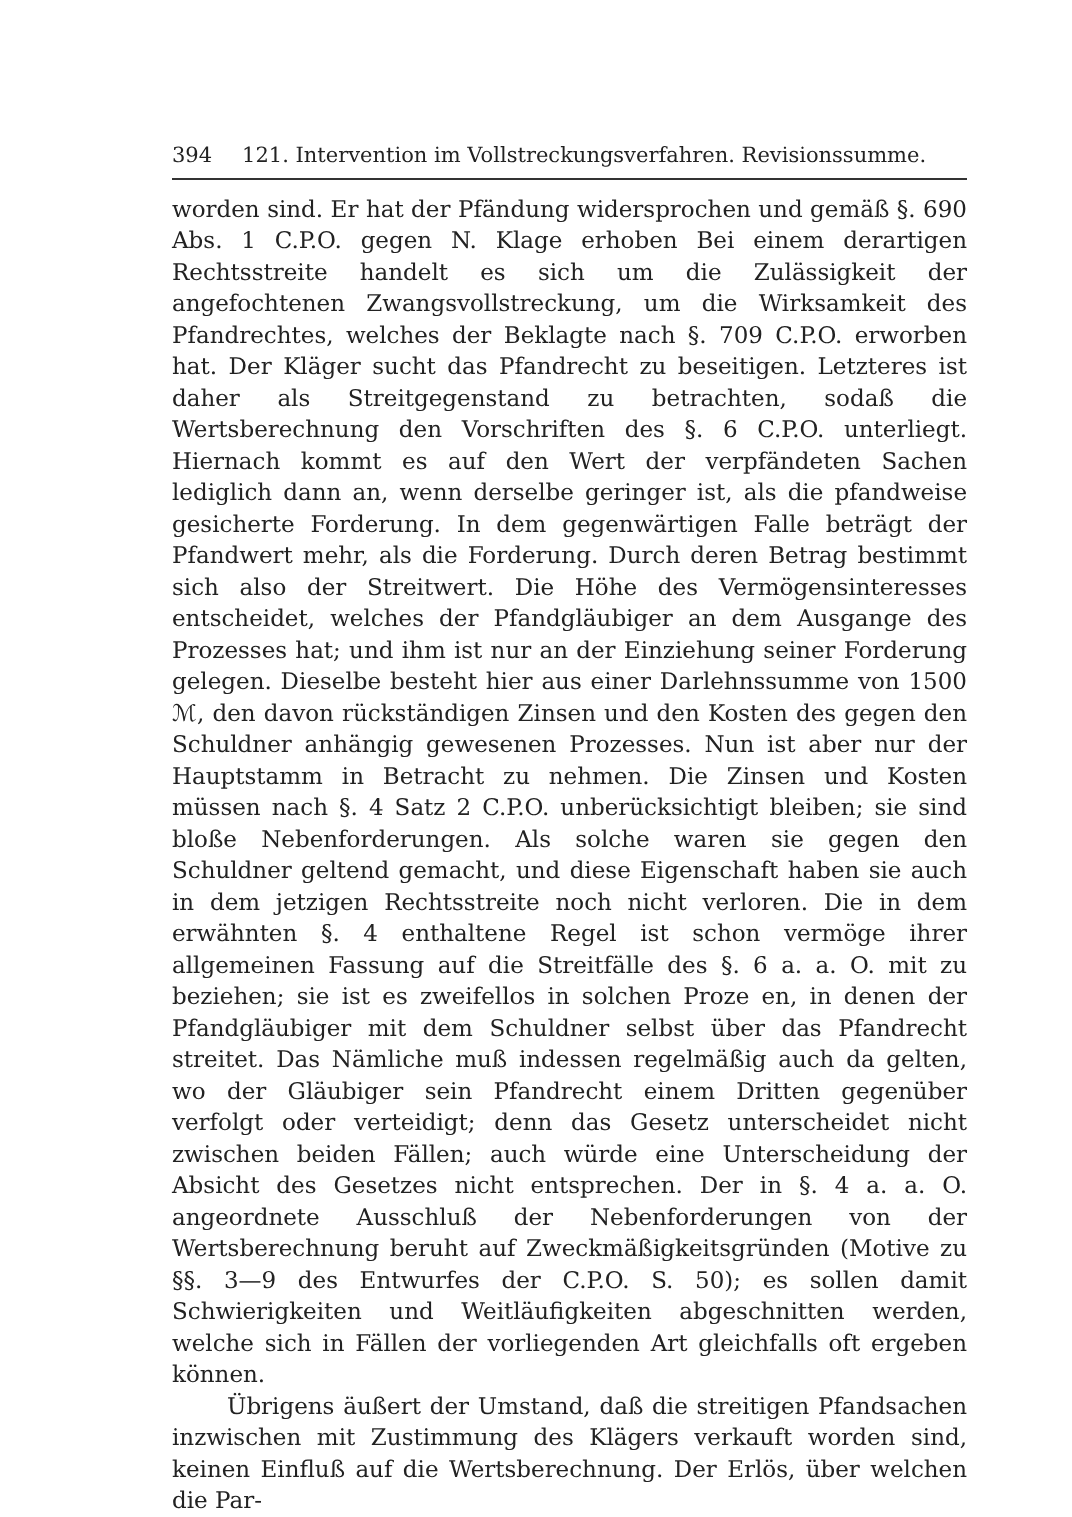394 121. Intervention im Vollstreckungsverfahren. Revisionssumme.
worden sind. Er hat der Pfändung widersprochen und gemäß §. 690 Abs. 1 C.P.O. gegen N. Klage erhoben Bei einem derartigen Rechtsstreite handelt es sich um die Zulässigkeit der angefochtenen Zwangsvollstreckung, um die Wirksamkeit des Pfandrechtes, welches der Beklagte nach §. 709 C.P.O. erworben hat. Der Kläger sucht das Pfandrecht zu beseitigen. Letzteres ist daher als Streitgegenstand zu betrachten, sodaß die Wertsberechnung den Vorschriften des §. 6 C.P.O. unterliegt. Hiernach kommt es auf den Wert der verpfändeten Sachen lediglich dann an, wenn derselbe geringer ist, als die pfandweise gesicherte Forderung. In dem gegenwärtigen Falle beträgt der Pfandwert mehr, als die Forderung. Durch deren Betrag bestimmt sich also der Streitwert. Die Höhe des Vermögensinteresses entscheidet, welches der Pfandgläubiger an dem Ausgange des Prozesses hat; und ihm ist nur an der Einziehung seiner Forderung gelegen. Dieselbe besteht hier aus einer Darlehnssumme von 1500 ℳ, den davon rückständigen Zinsen und den Kosten des gegen den Schuldner anhängig gewesenen Prozesses. Nun ist aber nur der Hauptstamm in Betracht zu nehmen. Die Zinsen und Kosten müssen nach §. 4 Satz 2 C.P.O. unberücksichtigt bleiben; sie sind bloße Nebenforderungen. Als solche waren sie gegen den Schuldner geltend gemacht, und diese Eigenschaft haben sie auch in dem jetzigen Rechtsstreite noch nicht verloren. Die in dem erwähnten §. 4 enthaltene Regel ist schon vermöge ihrer allgemeinen Fassung auf die Streitfälle des §. 6 a. a. O. mit zu beziehen; sie ist es zweifellos in solchen Proze en, in denen der Pfandgläubiger mit dem Schuldner selbst über das Pfandrecht streitet. Das Nämliche muß indessen regelmäßig auch da gelten, wo der Gläubiger sein Pfandrecht einem Dritten gegenüber verfolgt oder verteidigt; denn das Gesetz unterscheidet nicht zwischen beiden Fällen; auch würde eine Unterscheidung der Absicht des Gesetzes nicht entsprechen. Der in §. 4 a. a. O. angeordnete Ausschluß der Nebenforderungen von der Wertsberechnung beruht auf Zweckmäßigkeitsgründen (Motive zu §§. 3—9 des Entwurfes der C.P.O. S. 50); es sollen damit Schwierigkeiten und Weitläufigkeiten abgeschnitten werden, welche sich in Fällen der vorliegenden Art gleichfalls oft ergeben können.
Übrigens äußert der Umstand, daß die streitigen Pfandsachen inzwischen mit Zustimmung des Klägers verkauft worden sind, keinen Einfluß auf die Wertsberechnung. Der Erlös, über welchen die Par-